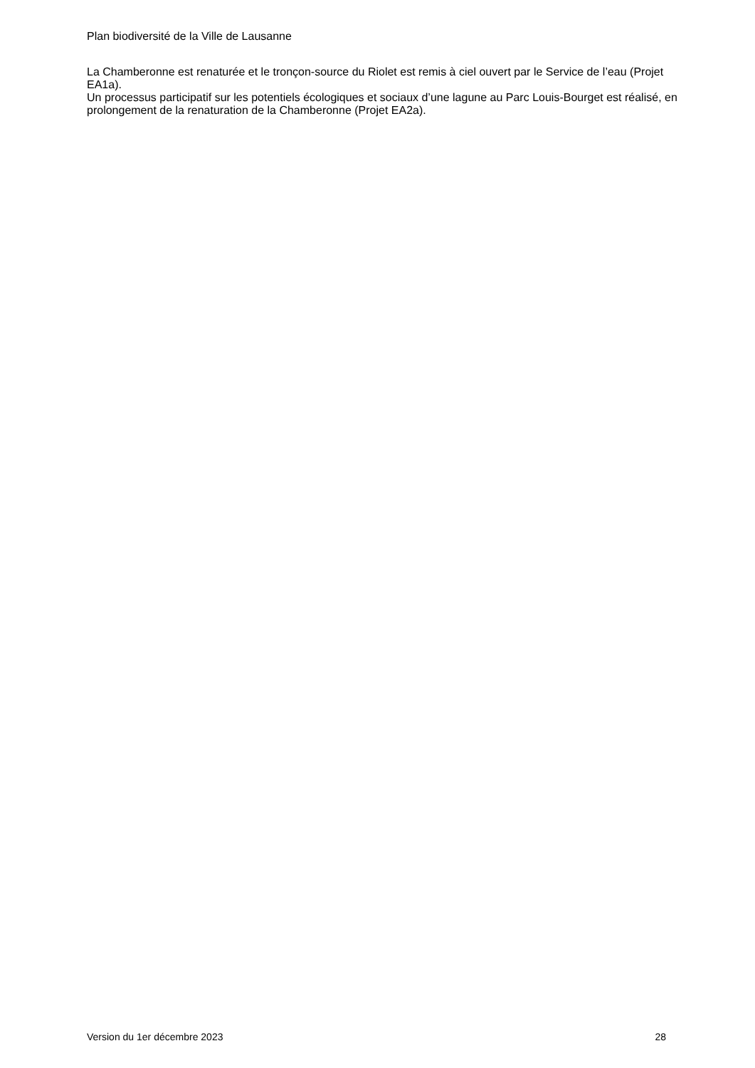Plan biodiversité de la Ville de Lausanne
La Chamberonne est renaturée et le tronçon-source du Riolet est remis à ciel ouvert par le Service de l’eau (Projet EA1a).
Un processus participatif sur les potentiels écologiques et sociaux d’une lagune au Parc Louis-Bourget est réalisé, en prolongement de la renaturation de la Chamberonne (Projet EA2a).
Version du 1er décembre 2023 28